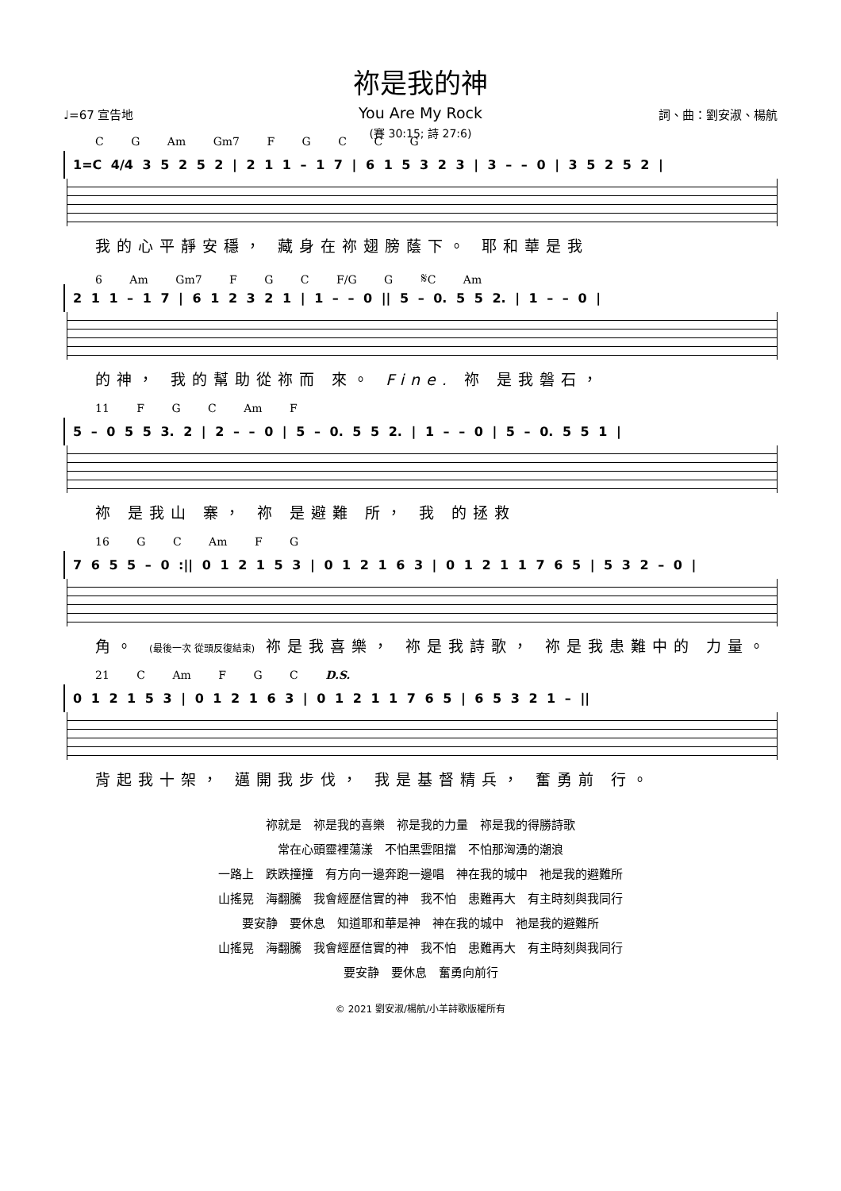祢是我的神
You Are My Rock
(賽 30:15; 詩 27:6)
♩=67 宣告地 詞、曲：劉安淑、楊航
C G Am Gm7 F G C C G
1=C 4/4 3 5 2 5 2 | 2 1 1 – 1 7 | 6 1 5 3 2 3 | 3 – – 0 | 3 5 2 5 2 |
我的心平靜安穩， 藏身在祢翅膀蔭下。 耶和華是我
6 Am Gm7 F G C F/G G 𝄋C Am
2 1 1 – 1 7 | 6 1 2 3 2 1 | 1 – – 0 || 5 – 0. 5 5 2. | 1 – – 0 |
的神， 我的幫助從祢而 來。 Fine. 祢 是我磐石，
11 F G C Am F
5 – 0 5 5 3. 2 | 2 – – 0 | 5 – 0. 5 5 2. | 1 – – 0 | 5 – 0. 5 5 1 |
祢 是我山 寨， 祢 是避難 所， 我 的拯救
16 G C Am F G
7 6 5 5 – 0 :|| 0 1 2 1 5 3 | 0 1 2 1 6 3 | 0 1 2 1 1 7 6 5 | 5 3 2 – 0 |
角。 (最後一次 從頭反復結束) 祢是我喜樂， 祢是我詩歌， 祢是我患難中的 力量。
21 C Am F G C D.S.
0 1 2 1 5 3 | 0 1 2 1 6 3 | 0 1 2 1 1 7 6 5 | 6 5 3 2 1 – ||
背起我十架， 邁開我步伐， 我是基督精兵， 奮勇前 行。
祢就是　祢是我的喜樂　祢是我的力量　祢是我的得勝詩歌
常在心頭靈裡蕩漾　不怕黑雲阻擋　不怕那洶湧的潮浪
一路上　跌跌撞撞　有方向一邊奔跑一邊唱　神在我的城中　祂是我的避難所
山搖晃　海翻騰　我會經歷信實的神　我不怕　患難再大　有主時刻與我同行
要安静　要休息　知道耶和華是神　神在我的城中　祂是我的避難所
山搖晃　海翻騰　我會經歷信實的神　我不怕　患難再大　有主時刻與我同行
要安静　要休息　奮勇向前行
© 2021 劉安淑/楊航/小羊詩歌版權所有